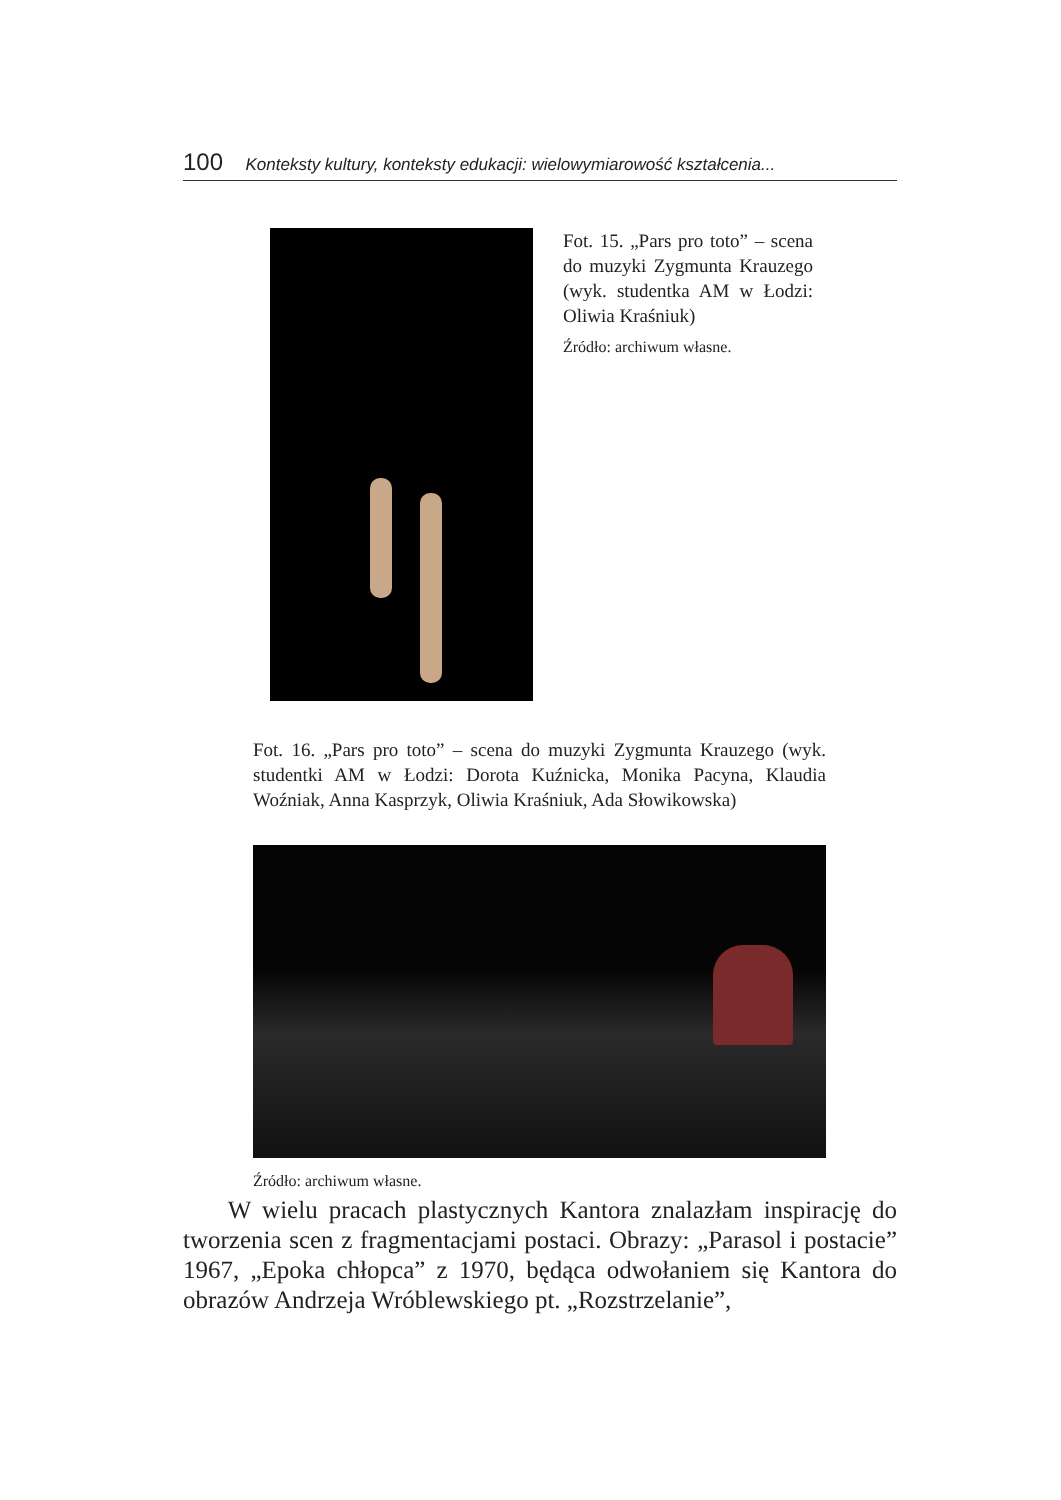100 Konteksty kultury, konteksty edukacji: wielowymiarowość kształcenia...
Fot. 15. „Pars pro toto” – scena do muzyki Zygmunta Krauzego (wyk. studentka AM w Łodzi: Oliwia Kra­śniuk)
Źródło: archiwum własne.
Fot. 16. „Pars pro toto” – scena do muzyki Zygmunta Krauzego (wyk. studentki AM w Łodzi: Dorota Kuźnicka, Monika Pacy­na, Klaudia Woźniak, Anna Kasprzyk, Oliwia Kraśniuk, Ada Słowikowska)
Źródło: archiwum własne.
W wielu pracach plastycznych Kantora znalazłam inspirację do tworzenia scen z fragmentacjami postaci. Obrazy: „Parasol i postacie” 1967, „Epoka chłopca” z 1970, będąca odwołaniem się Kantora do obrazów Andrzeja Wróblewskiego pt. „Rozstrzelanie”,